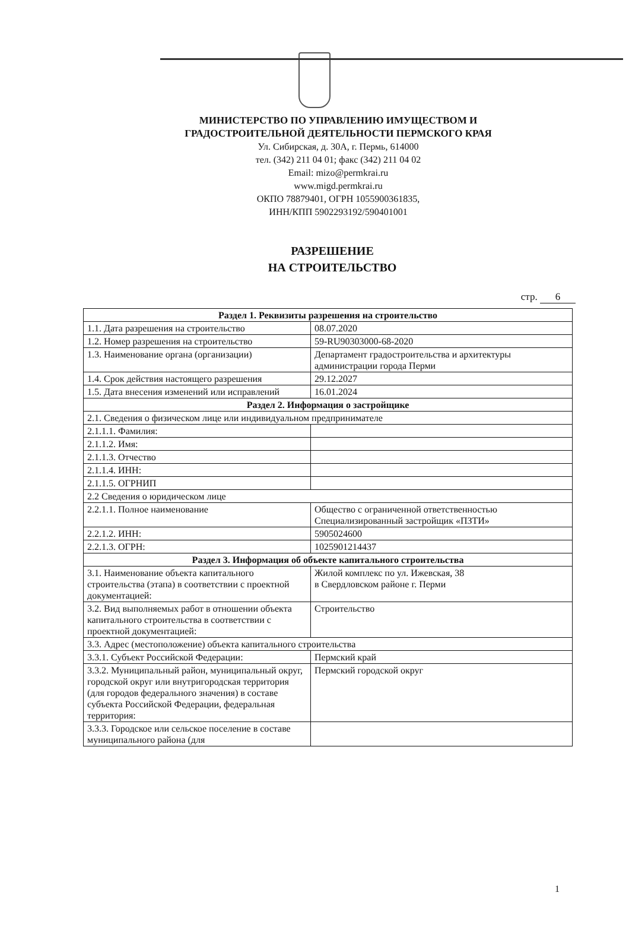МИНИСТЕРСТВО ПО УПРАВЛЕНИЮ ИМУЩЕСТВОМ И
ГРАДОСТРОИТЕЛЬНОЙ ДЕЯТЕЛЬНОСТИ ПЕРМСКОГО КРАЯ
Ул. Сибирская, д. 30А, г. Пермь, 614000
тел. (342) 211 04 01; факс (342) 211 04 02
Email: mizo@permkrai.ru
www.migd.permkrai.ru
ОКПО 78879401, ОГРН 1055900361835,
ИНН/КПП 5902293192/590401001
РАЗРЕШЕНИЕ
НА СТРОИТЕЛЬСТВО
стр. 6
| Раздел 1. Реквизиты разрешения на строительство | |
| --- | --- |
| 1.1. Дата разрешения на строительство | 08.07.2020 |
| 1.2. Номер разрешения на строительство | 59-RU90303000-68-2020 |
| 1.3. Наименование органа (организации) | Департамент градостроительства и архитектуры администрации города Перми |
| 1.4. Срок действия настоящего разрешения | 29.12.2027 |
| 1.5. Дата внесения изменений или исправлений | 16.01.2024 |
| Раздел 2. Информация о застройщике | |
| 2.1. Сведения о физическом лице или индивидуальном предпринимателе | |
| 2.1.1.1. Фамилия: | |
| 2.1.1.2. Имя: | |
| 2.1.1.3. Отчество | |
| 2.1.1.4. ИНН: | |
| 2.1.1.5. ОГРНИП | |
| 2.2 Сведения о юридическом лице | |
| 2.2.1.1. Полное наименование | Общество с ограниченной ответственностью Специализированный застройщик «ПЗТИ» |
| 2.2.1.2. ИНН: | 5905024600 |
| 2.2.1.3. ОГРН: | 1025901214437 |
| Раздел 3. Информация об объекте капитального строительства | |
| 3.1. Наименование объекта капитального строительства (этапа) в соответствии с проектной документацией: | Жилой комплекс по ул. Ижевская, 38 в Свердловском районе г. Перми |
| 3.2. Вид выполняемых работ в отношении объекта капитального строительства в соответствии с проектной документацией: | Строительство |
| 3.3. Адрес (местоположение) объекта капитального строительства | |
| 3.3.1. Субъект Российской Федерации: | Пермский край |
| 3.3.2. Муниципальный район, муниципальный округ, городской округ или внутригородская территория (для городов федерального значения) в составе субъекта Российской Федерации, федеральная территория: | Пермский городской округ |
| 3.3.3. Городское или сельское поселение в составе муниципального района (для | |
1